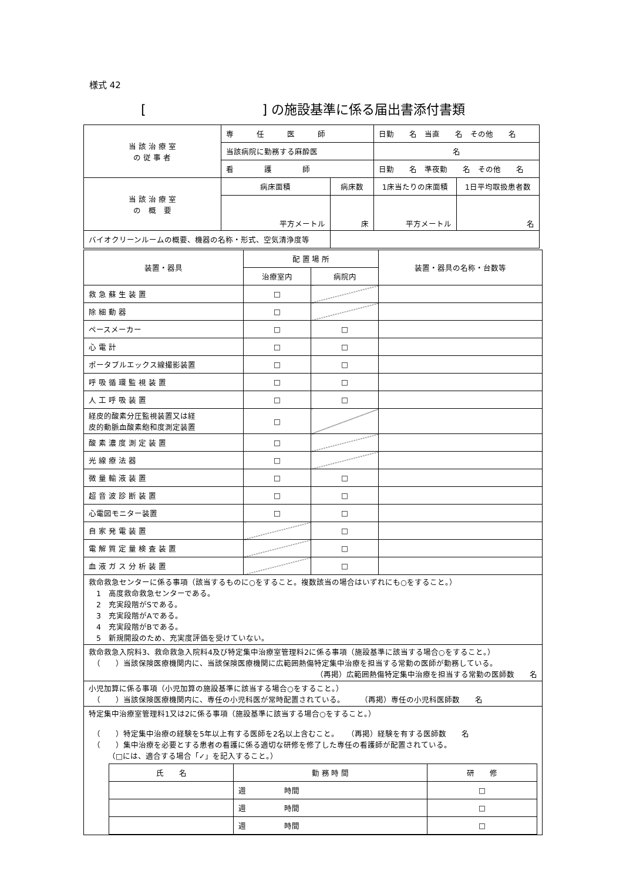様式 42
[　　　　　　　　　] の施設基準に係る届出書添付書類
| 当 該 治 療 室 の 従 事 者 | 専 任 医 師 | | 日勤 名 当直 名 その他 名 | |
| | 当該病院に勤務する麻酔医 | | 名 | |
| | 看 護 師 | | 日勤 名 準夜勤 名 その他 名 | |
| 当 該 治 療 室 の 概 要 | 病床面積 | 病床数 | 1床当たりの床面積 | 1日平均取扱患者数 |
| | 平方メートル | 床 | 平方メートル | 名 |
| バイオクリーンルームの概要、機器の名称・形式、空気清浄度等 | | | | |
| 装置・器具 | 配 置 場 所 | | 装置・器具の名称・台数等 |
| | 治療室内 | 病院内 | |
| 救 急 蘇 生 装 置 | □ | | |
| 除 細 動 器 | □ | | |
| ペースメーカー | □ | □ | |
| 心 電 計 | □ | □ | |
| ポータブルエックス線撮影装置 | □ | □ | |
| 呼 吸 循 環 監 視 装 置 | □ | □ | |
| 人 工 呼 吸 装 置 | □ | □ | |
| 経皮的酸素分圧監視装置又は経 皮的動脈血酸素飽和度測定装置 | □ | | |
| 酸 素 濃 度 測 定 装 置 | □ | | |
| 光 線 療 法 器 | □ | | |
| 微 量 輸 液 装 置 | □ | □ | |
| 超 音 波 診 断 装 置 | □ | □ | |
| 心電図モニター装置 | □ | □ | |
| 自 家 発 電 装 置 | | □ | |
| 電 解 質 定 量 検 査 装 置 | | □ | |
| 血 液 ガ ス 分 析 装 置 | | □ | |
| 救命救急センターに係る事項（該当するものに○をすること。複数該当の場合はいずれにも○をすること。） 1 高度救命救急センターである。 2 充実段階がSである。 3 充実段階がAである。 4 充実段階がBである。 5 新規開設のため、充実度評価を受けていない。 | | | |
| 救命救急入院料3、救命救急入院料4及び特定集中治療室管理料2に係る事項（施設基準に該当する場合○をすること。） （ ）当該保険医療機関内に、当該保険医療機関に広範囲熱傷特定集中治療を担当する常勤の医師が勤務している。 （再掲）広範囲熱傷特定集中治療を担当する常勤の医師数 名 | | | |
| 小児加算に係る事項（小児加算の施設基準に該当する場合○をすること。） （ ）当該保険医療機関内に、専任の小児科医が常時配置されている。 （再掲）専任の小児科医師数 名 | | | |
| 特定集中治療室管理料1又は2に係る事項（施設基準に該当する場合○をすること。） （ ）特定集中治療の経験を5年以上有する医師を2名以上含むこと。 （再掲）経験を有する医師数 名 （ ）集中治療を必要とする患者の看護に係る適切な研修を修了した専任の看護師が配置されている。 （□には、適合する場合「✓」を記入すること。） / 氏 名 / 勤 務 時 間 / 研 修 / / / 週 時間 / □ / / / 週 時間 / □ / / / 週 時間 / □ / | | | |